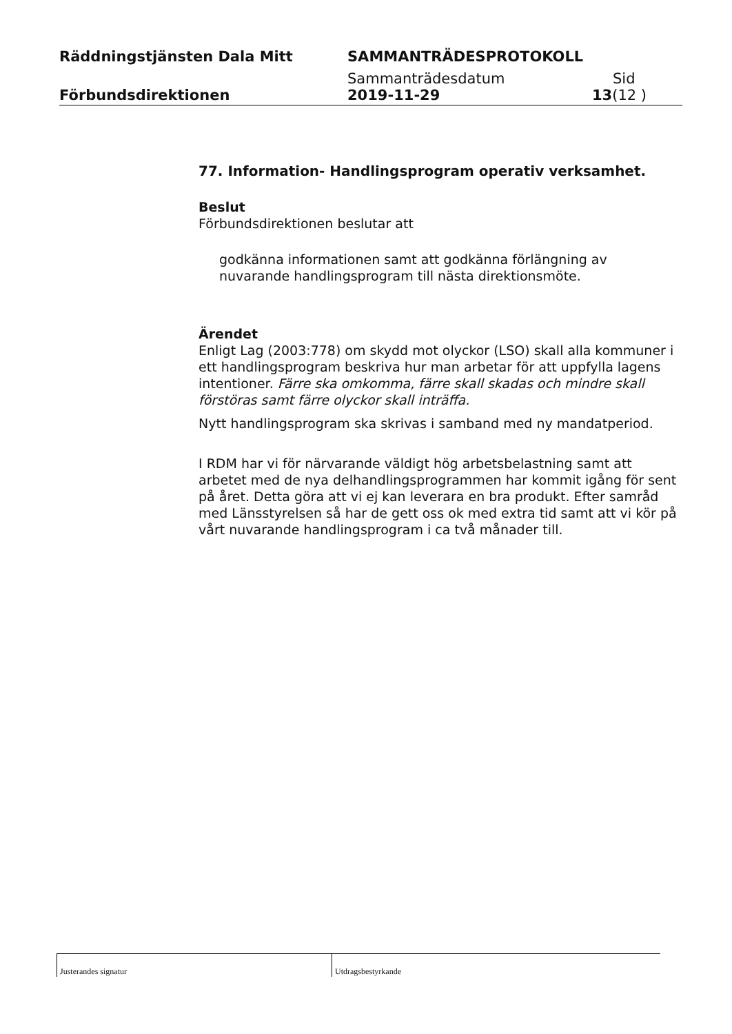Räddningstjänsten Dala Mitt SAMMANTRÄDESPROTOKOLL
Sammanträdesdatum Sid
Förbundsdirektionen 2019-11-29 13(12 )
77. Information- Handlingsprogram operativ verksamhet.
Beslut
Förbundsdirektionen beslutar att
godkänna informationen samt att godkänna förlängning av nuvarande handlingsprogram till nästa direktionsmöte.
Ärendet
Enligt Lag (2003:778) om skydd mot olyckor (LSO) skall alla kommuner i ett handlingsprogram beskriva hur man arbetar för att uppfylla lagens intentioner. Färre ska omkomma, färre skall skadas och mindre skall förstöras samt färre olyckor skall inträffa.
Nytt handlingsprogram ska skrivas i samband med ny mandatperiod.
I RDM har vi för närvarande väldigt hög arbetsbelastning samt att arbetet med de nya delhandlingsprogrammen har kommit igång för sent på året. Detta göra att vi ej kan leverara en bra produkt. Efter samråd med Länsstyrelsen så har de gett oss ok med extra tid samt att vi kör på vårt nuvarande handlingsprogram i ca två månader till.
Justerandes signatur Utdragsbestyrkande